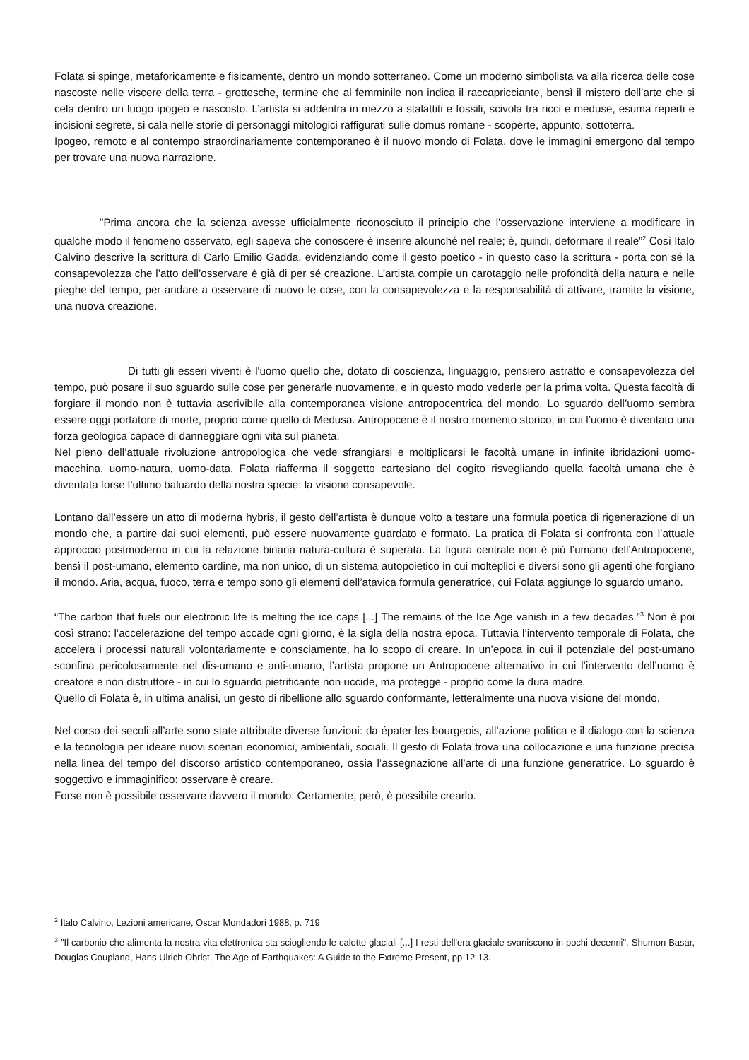Folata si spinge, metaforicamente e fisicamente, dentro un mondo sotterraneo. Come un moderno simbolista va alla ricerca delle cose nascoste nelle viscere della terra - grottesche, termine che al femminile non indica il raccapricciante, bensì il mistero dell’arte che si cela dentro un luogo ipogeo e nascosto. L’artista si addentra in mezzo a stalattiti e fossili, scivola tra ricci e meduse, esuma reperti e incisioni segrete, si cala nelle storie di personaggi mitologici raffigurati sulle domus romane - scoperte, appunto, sottoterra.
Ipogeo, remoto e al contempo straordinariamente contemporaneo è il nuovo mondo di Folata, dove le immagini emergono dal tempo per trovare una nuova narrazione.
"Prima ancora che la scienza avesse ufficialmente riconosciuto il principio che l’osservazione interviene a modificare in qualche modo il fenomeno osservato, egli sapeva che conoscere è inserire alcunché nel reale; è, quindi, deformare il reale”<sup>2</sup> Così Italo Calvino descrive la scrittura di Carlo Emilio Gadda, evidenziando come il gesto poetico - in questo caso la scrittura - porta con sé la consapevolezza che l’atto dell’osservare è già di per sé creazione. L’artista compie un carotaggio nelle profondità della natura e nelle pieghe del tempo, per andare a osservare di nuovo le cose, con la consapevolezza e la responsabilità di attivare, tramite la visione, una nuova creazione.
Di tutti gli esseri viventi è l'uomo quello che, dotato di coscienza, linguaggio, pensiero astratto e consapevolezza del tempo, può posare il suo sguardo sulle cose per generarle nuovamente, e in questo modo vederle per la prima volta. Questa facoltà di forgiare il mondo non è tuttavia ascrivibile alla contemporanea visione antropocentrica del mondo. Lo sguardo dell’uomo sembra essere oggi portatore di morte, proprio come quello di Medusa. Antropocene è il nostro momento storico, in cui l’uomo è diventato una forza geologica capace di danneggiare ogni vita sul pianeta.
Nel pieno dell’attuale rivoluzione antropologica che vede sfrangiarsi e moltiplicarsi le facoltà umane in infinite ibridazioni uomo-macchina, uomo-natura, uomo-data, Folata riafferma il soggetto cartesiano del cogito risvegliando quella facoltà umana che è diventata forse l’ultimo baluardo della nostra specie: la visione consapevole.
Lontano dall’essere un atto di moderna hybris, il gesto dell’artista è dunque volto a testare una formula poetica di rigenerazione di un mondo che, a partire dai suoi elementi, può essere nuovamente guardato e formato. La pratica di Folata si confronta con l’attuale approccio postmoderno in cui la relazione binaria natura-cultura è superata. La figura centrale non è più l’umano dell’Antropocene, bensì il post-umano, elemento cardine, ma non unico, di un sistema autopoietico in cui molteplici e diversi sono gli agenti che forgiano il mondo. Aria, acqua, fuoco, terra e tempo sono gli elementi dell’atavica formula generatrice, cui Folata aggiunge lo sguardo umano.
“The carbon that fuels our electronic life is melting the ice caps [...] The remains of the Ice Age vanish in a few decades.”<sup>3</sup> Non è poi così strano: l’accelerazione del tempo accade ogni giorno, è la sigla della nostra epoca. Tuttavia l’intervento temporale di Folata, che accelera i processi naturali volontariamente e consciamente, ha lo scopo di creare. In un’epoca in cui il potenziale del post-umano sconfina pericolosamente nel dis-umano e anti-umano, l’artista propone un Antropocene alternativo in cui l’intervento dell’uomo è creatore e non distruttore - in cui lo sguardo pietrificante non uccide, ma protegge - proprio come la dura madre.
Quello di Folata è, in ultima analisi, un gesto di ribellione allo sguardo conformante, letteralmente una nuova visione del mondo.
Nel corso dei secoli all’arte sono state attribuite diverse funzioni: da épater les bourgeois, all’azione politica e il dialogo con la scienza e la tecnologia per ideare nuovi scenari economici, ambientali, sociali. Il gesto di Folata trova una collocazione e una funzione precisa nella linea del tempo del discorso artistico contemporaneo, ossia l’assegnazione all’arte di una funzione generatrice. Lo sguardo è soggettivo e immaginifico: osservare è creare.
Forse non è possibile osservare davvero il mondo. Certamente, però, è possibile crearlo.
<sup>2</sup> Italo Calvino, Lezioni americane, Oscar Mondadori 1988, p. 719
<sup>3</sup> ″Il carbonio che alimenta la nostra vita elettronica sta sciogliendo le calotte glaciali [...] I resti dell'era glaciale svaniscono in pochi decenni". Shumon Basar, Douglas Coupland, Hans Ulrich Obrist, The Age of Earthquakes: A Guide to the Extreme Present, pp 12-13.